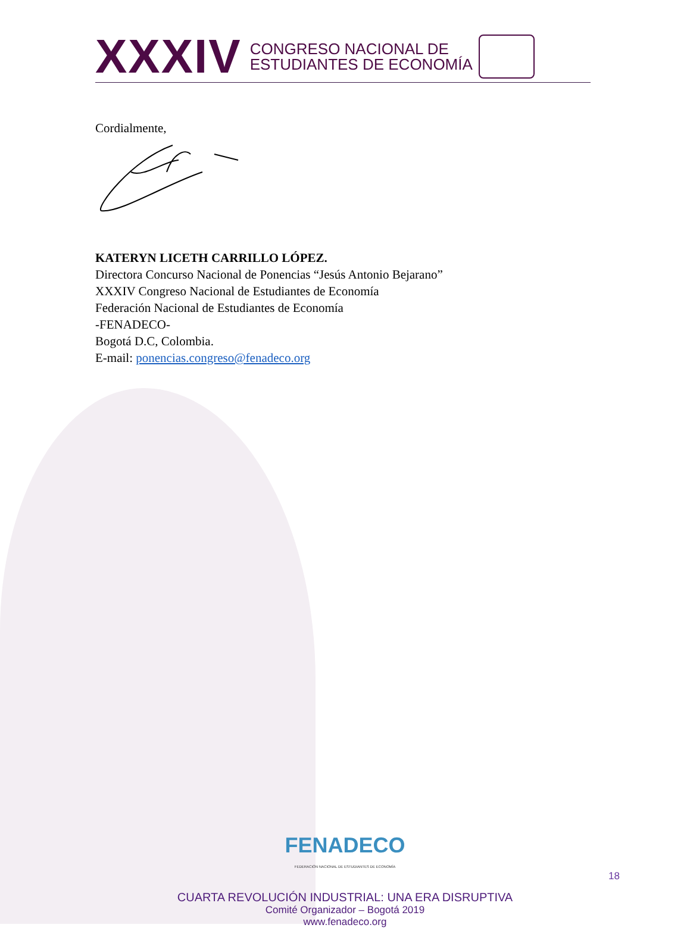XXXIV
CONGRESO NACIONAL DE
ESTUDIANTES DE ECONOMÍA
Cordialmente,
KATERYN LICETH CARRILLO LÓPEZ.
Directora Concurso Nacional de Ponencias “Jesús Antonio Bejarano”
XXXIV Congreso Nacional de Estudiantes de Economía
Federación Nacional de Estudiantes de Economía
-FENADECO-
Bogotá D.C, Colombia.
E-mail: ponencias.congreso@fenadeco.org
FENADECO
FEDERACIÓN NACIONAL DE ESTUDIANTES DE ECONOMÍA
CUARTA REVOLUCIÓN INDUSTRIAL: UNA ERA DISRUPTIVA
Comité Organizador – Bogotá 2019
www.fenadeco.org
18